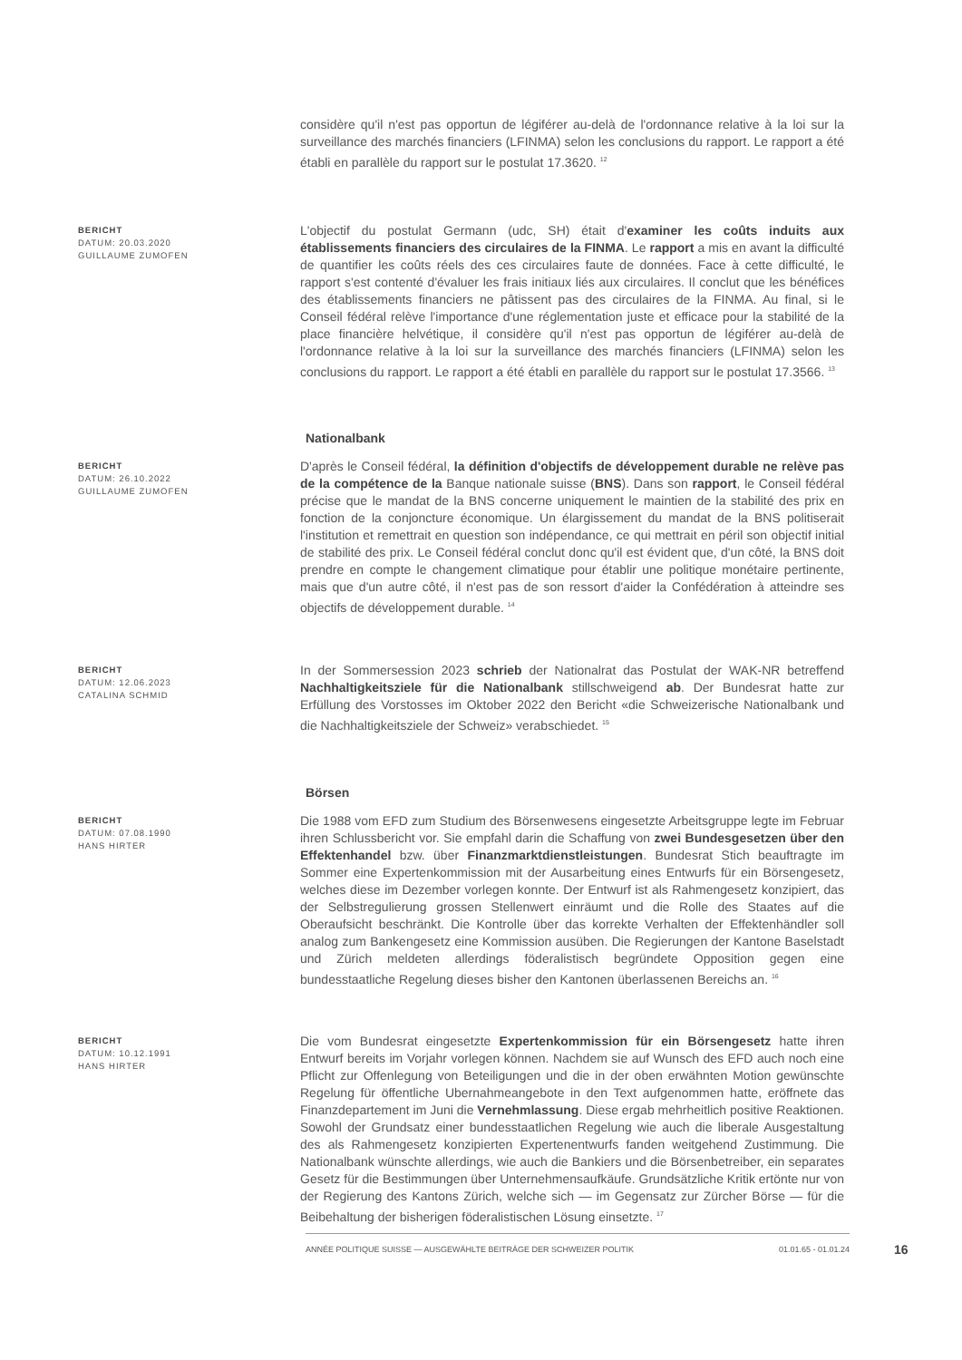considère qu'il n'est pas opportun de légiférer au-delà de l'ordonnance relative à la loi sur la surveillance des marchés financiers (LFINMA) selon les conclusions du rapport. Le rapport a été établi en parallèle du rapport sur le postulat 17.3620. <sup>12</sup>
BERICHT
DATUM: 20.03.2020
GUILLAUME ZUMOFEN
L'objectif du postulat Germann (udc, SH) était d'examiner les coûts induits aux établissements financiers des circulaires de la FINMA. Le rapport a mis en avant la difficulté de quantifier les coûts réels des ces circulaires faute de données. Face à cette difficulté, le rapport s'est contenté d'évaluer les frais initiaux liés aux circulaires. Il conclut que les bénéfices des établissements financiers ne pâtissent pas des circulaires de la FINMA. Au final, si le Conseil fédéral relève l'importance d'une réglementation juste et efficace pour la stabilité de la place financière helvétique, il considère qu'il n'est pas opportun de légiférer au-delà de l'ordonnance relative à la loi sur la surveillance des marchés financiers (LFINMA) selon les conclusions du rapport. Le rapport a été établi en parallèle du rapport sur le postulat 17.3566. <sup>13</sup>
Nationalbank
BERICHT
DATUM: 26.10.2022
GUILLAUME ZUMOFEN
D'après le Conseil fédéral, la définition d'objectifs de développement durable ne relève pas de la compétence de la Banque nationale suisse (BNS). Dans son rapport, le Conseil fédéral précise que le mandat de la BNS concerne uniquement le maintien de la stabilité des prix en fonction de la conjoncture économique. Un élargissement du mandat de la BNS politiserait l'institution et remettrait en question son indépendance, ce qui mettrait en péril son objectif initial de stabilité des prix. Le Conseil fédéral conclut donc qu'il est évident que, d'un côté, la BNS doit prendre en compte le changement climatique pour établir une politique monétaire pertinente, mais que d'un autre côté, il n'est pas de son ressort d'aider la Confédération à atteindre ses objectifs de développement durable. <sup>14</sup>
BERICHT
DATUM: 12.06.2023
CATALINA SCHMID
In der Sommersession 2023 schrieb der Nationalrat das Postulat der WAK-NR betreffend Nachhaltigkeitsziele für die Nationalbank stillschweigend ab. Der Bundesrat hatte zur Erfüllung des Vorstosses im Oktober 2022 den Bericht «die Schweizerische Nationalbank und die Nachhaltigkeitsziele der Schweiz» verabschiedet. <sup>15</sup>
Börsen
BERICHT
DATUM: 07.08.1990
HANS HIRTER
Die 1988 vom EFD zum Studium des Börsenwesens eingesetzte Arbeitsgruppe legte im Februar ihren Schlussbericht vor. Sie empfahl darin die Schaffung von zwei Bundesgesetzen über den Effektenhandel bzw. über Finanzmarktdienstleistungen. Bundesrat Stich beauftragte im Sommer eine Expertenkommission mit der Ausarbeitung eines Entwurfs für ein Börsengesetz, welches diese im Dezember vorlegen konnte. Der Entwurf ist als Rahmengesetz konzipiert, das der Selbstregulierung grossen Stellenwert einräumt und die Rolle des Staates auf die Oberaufsicht beschränkt. Die Kontrolle über das korrekte Verhalten der Effektenhändler soll analog zum Bankengesetz eine Kommission ausüben. Die Regierungen der Kantone Baselstadt und Zürich meldeten allerdings föderalistisch begründete Opposition gegen eine bundesstaatliche Regelung dieses bisher den Kantonen überlassenen Bereichs an. <sup>16</sup>
BERICHT
DATUM: 10.12.1991
HANS HIRTER
Die vom Bundesrat eingesetzte Expertenkommission für ein Börsengesetz hatte ihren Entwurf bereits im Vorjahr vorlegen können. Nachdem sie auf Wunsch des EFD auch noch eine Pflicht zur Offenlegung von Beteiligungen und die in der oben erwähnten Motion gewünschte Regelung für öffentliche Ubernahmeangebote in den Text aufgenommen hatte, eröffnete das Finanzdepartement im Juni die Vernehmlassung. Diese ergab mehrheitlich positive Reaktionen. Sowohl der Grundsatz einer bundesstaatlichen Regelung wie auch die liberale Ausgestaltung des als Rahmengesetz konzipierten Expertenentwurfs fanden weitgehend Zustimmung. Die Nationalbank wünschte allerdings, wie auch die Bankiers und die Börsenbetreiber, ein separates Gesetz für die Bestimmungen über Unternehmensaufkäufe. Grundsätzliche Kritik ertönte nur von der Regierung des Kantons Zürich, welche sich — im Gegensatz zur Zürcher Börse — für die Beibehaltung der bisherigen föderalistischen Lösung einsetzte. <sup>17</sup>
ANNÉE POLITIQUE SUISSE — AUSGEWÄHLTE BEITRÄGE DER SCHWEIZER POLITIK 01.01.65 - 01.01.24
16